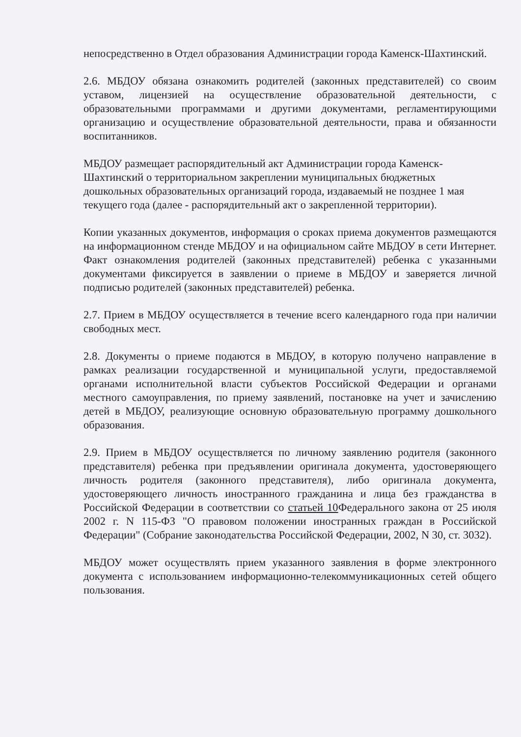непосредственно в Отдел образования Администрации города Каменск-Шахтинский.
2.6. МБДОУ обязана ознакомить родителей (законных представителей) со своим уставом, лицензией на осуществление образовательной деятельности, с образовательными программами и другими документами, регламентирующими организацию и осуществление образовательной деятельности, права и обязанности воспитанников.
МБДОУ размещает распорядительный акт Администрации города Каменск-Шахтинский о территориальном закреплении муниципальных бюджетных дошкольных образовательных организаций города, издаваемый не позднее 1 мая текущего года (далее - распорядительный акт о закрепленной территории).
Копии указанных документов, информация о сроках приема документов размещаются на информационном стенде МБДОУ и на официальном сайте МБДОУ в сети Интернет. Факт ознакомления родителей (законных представителей) ребенка с указанными документами фиксируется в заявлении о приеме в МБДОУ и заверяется личной подписью родителей (законных представителей) ребенка.
2.7. Прием в МБДОУ осуществляется в течение всего календарного года при наличии свободных мест.
2.8. Документы о приеме подаются в МБДОУ, в которую получено направление в рамках реализации государственной и муниципальной услуги, предоставляемой органами исполнительной власти субъектов Российской Федерации и органами местного самоуправления, по приему заявлений, постановке на учет и зачислению детей в МБДОУ, реализующие основную образовательную программу дошкольного образования.
2.9. Прием в МБДОУ осуществляется по личному заявлению родителя (законного представителя) ребенка при предъявлении оригинала документа, удостоверяющего личность родителя (законного представителя), либо оригинала документа, удостоверяющего личность иностранного гражданина и лица без гражданства в Российской Федерации в соответствии со статьей 10 Федерального закона от 25 июля 2002 г. N 115-ФЗ "О правовом положении иностранных граждан в Российской Федерации" (Собрание законодательства Российской Федерации, 2002, N 30, ст. 3032).
МБДОУ может осуществлять прием указанного заявления в форме электронного документа с использованием информационно-телекоммуникационных сетей общего пользования.